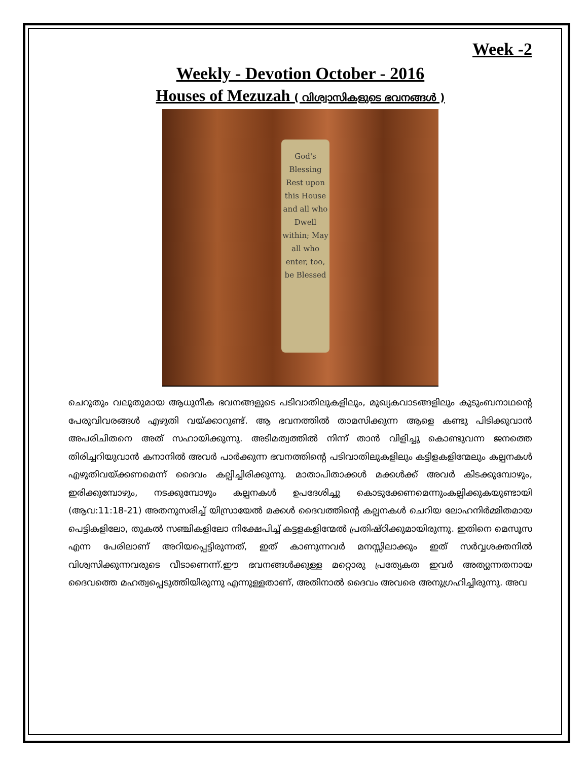Week -2
Weekly - Devotion October - 2016
Houses of Mezuzah ( വിശ്വാസികളുടെ ഭവനങ്ങൾ )
God's Blessing Rest upon this House and all who Dwell within; May all who enter, too, be Blessed
ചെറുതും വലുതുമായ ആധുനീക ഭവനങ്ങളുടെ പടിവാതിലുകളിലും, മുഖ്യകവാടങ്ങളിലും കുടുംബനാഥന്റെ പേരുവിവരങ്ങൾ എഴുതി വയ്ക്കാറുണ്ട്. ആ ഭവനത്തിൽ താമസിക്കുന്ന ആളെ കണ്ടു പിടിക്കുവാൻ അപരിചിതനെ അത് സഹായിക്കുന്നു. അടിമത്വത്തിൽ നിന്ന് താൻ വിളിച്ചു കൊണ്ടുവന്ന ജനത്തെ തിരിച്ചറിയുവാൻ കനാനിൽ അവർ പാർക്കുന്ന ഭവനത്തിന്റെ പടിവാതിലുകളിലും കട്ടിളകളിന്മേലും കല്പനകൾ എഴുതിവയ്ക്കണമെന്ന് ദൈവം കല്പിച്ചിരിക്കുന്നു. മാതാപിതാക്കൾ മക്കൾക്ക് അവർ കിടക്കുമ്പോഴും, ഇരിക്കുമ്പോഴും, നടക്കുമ്പോഴും കല്പനകൾ ഉപദേശിച്ചു കൊടുക്കേണമെന്നുംകല്പിക്കുകയുണ്ടായി (ആവ:11:18-21) അതനുസരിച്ച് യിസ്രായേൽ മക്കൾ ദൈവത്തിന്റെ കല്പനകൾ ചെറിയ ലോഹനിർമ്മിതമായ പെട്ടികളിലോ, തുകൽ സഞ്ചികളിലോ നിക്ഷേപിച്ച് കട്ടളകളിന്മേൽ പ്രതിഷ്ഠിക്കുമായിരുന്നു. ഇതിനെ മെസൂസ എന്ന പേരിലാണ് അറിയപ്പെട്ടിരുന്നത്, ഇത് കാണുന്നവർ മനസ്സിലാക്കും ഇത് സർവ്വശക്തനിൽ വിശ്വസിക്കുന്നവരുടെ വീടാണെന്ന്.ഈ ഭവനങ്ങൾക്കുള്ള മറ്റൊരു പ്രത്യേകത ഇവർ അത്യുന്നതനായ ദൈവത്തെ മഹത്വപ്പെടുത്തിയിരുന്നു എന്നുള്ളതാണ്, അതിനാൽ ദൈവം അവരെ അനുഗ്രഹിച്ചിരുന്നു. അവ